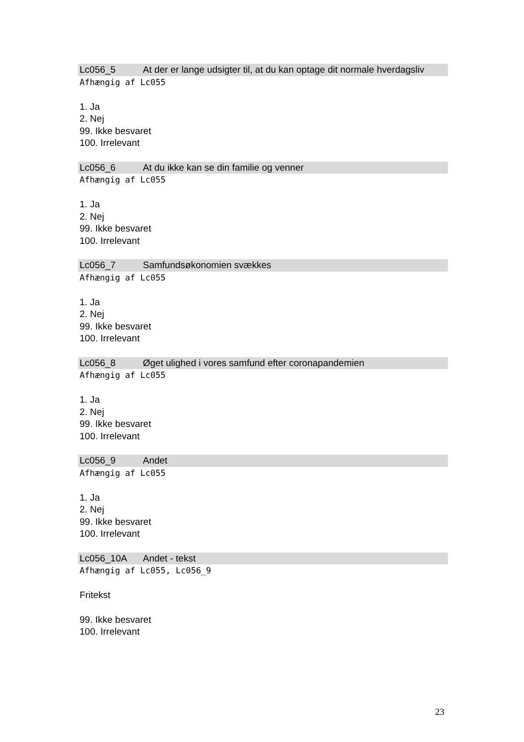Lc056_5 At der er lange udsigter til, at du kan optage dit normale hverdagsliv
Afhængig af Lc055
1. Ja
2. Nej
99. Ikke besvaret
100. Irrelevant
Lc056_6 At du ikke kan se din familie og venner
Afhængig af Lc055
1. Ja
2. Nej
99. Ikke besvaret
100. Irrelevant
Lc056_7 Samfundsøkonomien svækkes
Afhængig af Lc055
1. Ja
2. Nej
99. Ikke besvaret
100. Irrelevant
Lc056_8 Øget ulighed i vores samfund efter coronapandemien
Afhængig af Lc055
1. Ja
2. Nej
99. Ikke besvaret
100. Irrelevant
Lc056_9 Andet
Afhængig af Lc055
1. Ja
2. Nej
99. Ikke besvaret
100. Irrelevant
Lc056_10A Andet - tekst
Afhængig af Lc055, Lc056_9
Fritekst
99. Ikke besvaret
100. Irrelevant
23